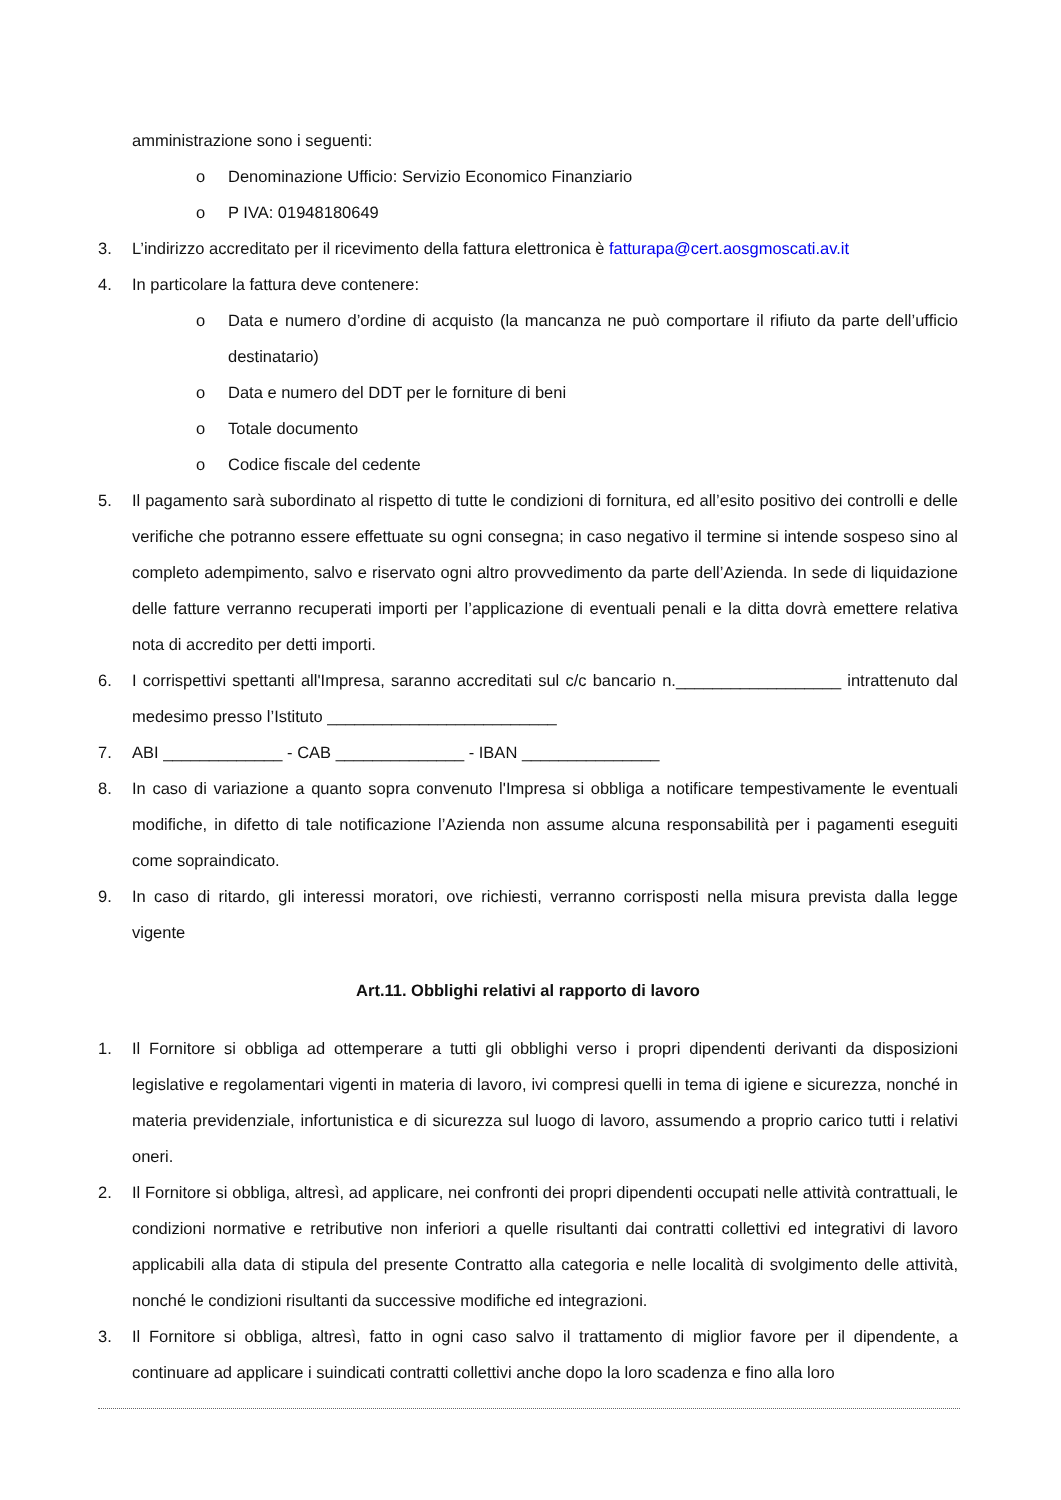amministrazione sono i seguenti:
o Denominazione Ufficio: Servizio Economico Finanziario
o P IVA: 01948180649
3. L’indirizzo accreditato per il ricevimento della fattura elettronica è fatturapa@cert.aosgmoscati.av.it
4. In particolare la fattura deve contenere:
o Data e numero d’ordine di acquisto (la mancanza ne può comportare il rifiuto da parte dell’ufficio destinatario)
o Data e numero del DDT per le forniture di beni
o Totale documento
o Codice fiscale del cedente
5. Il pagamento sarà subordinato al rispetto di tutte le condizioni di fornitura, ed all’esito positivo dei controlli e delle verifiche che potranno essere effettuate su ogni consegna; in caso negativo il termine si intende sospeso sino al completo adempimento, salvo e riservato ogni altro provvedimento da parte dell’Azienda. In sede di liquidazione delle fatture verranno recuperati importi per l’applicazione di eventuali penali e la ditta dovrà emettere relativa nota di accredito per detti importi.
6. I corrispettivi spettanti all'Impresa, saranno accreditati sul c/c bancario n.__________________ intrattenuto dal medesimo presso l’Istituto _________________________
7. ABI _____________ - CAB ______________ - IBAN _______________
8. In caso di variazione a quanto sopra convenuto l'Impresa si obbliga a notificare tempestivamente le eventuali modifiche, in difetto di tale notificazione l’Azienda non assume alcuna responsabilità per i pagamenti eseguiti come sopraindicato.
9. In caso di ritardo, gli interessi moratori, ove richiesti, verranno corrisposti nella misura prevista dalla legge vigente
Art.11. Obblighi relativi al rapporto di lavoro
1. Il Fornitore si obbliga ad ottemperare a tutti gli obblighi verso i propri dipendenti derivanti da disposizioni legislative e regolamentari vigenti in materia di lavoro, ivi compresi quelli in tema di igiene e sicurezza, nonché in materia previdenziale, infortunistica e di sicurezza sul luogo di lavoro, assumendo a proprio carico tutti i relativi oneri.
2. Il Fornitore si obbliga, altresì, ad applicare, nei confronti dei propri dipendenti occupati nelle attività contrattuali, le condizioni normative e retributive non inferiori a quelle risultanti dai contratti collettivi ed integrativi di lavoro applicabili alla data di stipula del presente Contratto alla categoria e nelle località di svolgimento delle attività, nonché le condizioni risultanti da successive modifiche ed integrazioni.
3. Il Fornitore si obbliga, altresì, fatto in ogni caso salvo il trattamento di miglior favore per il dipendente, a continuare ad applicare i suindicati contratti collettivi anche dopo la loro scadenza e fino alla loro